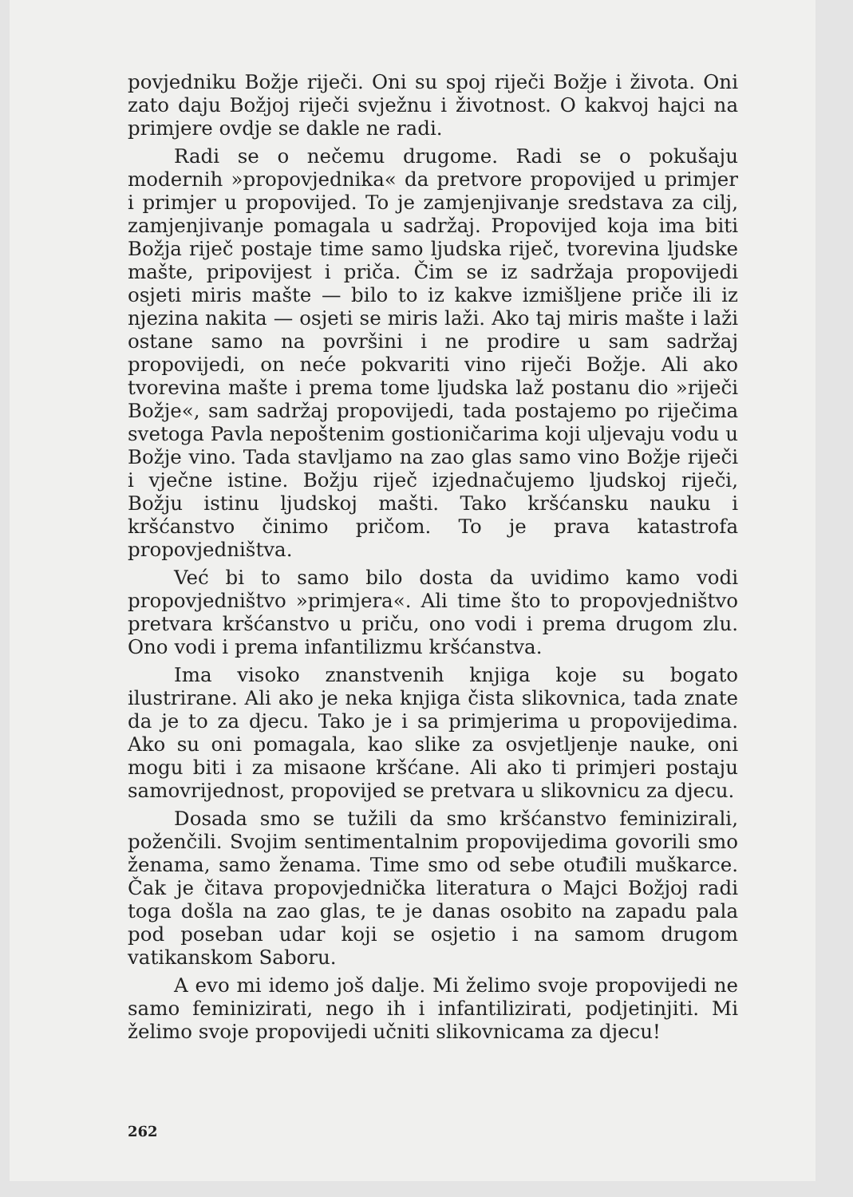povjedniku Božje riječi. Oni su spoj riječi Božje i života. Oni zato daju Božjoj riječi svježnu i životnost. O kakvoj hajci na primjere ovdje se dakle ne radi.
Radi se o nečemu drugome. Radi se o pokušaju modernih »propovjednika« da pretvore propovijed u primjer i primjer u propovijed. To je zamjenjivanje sredstava za cilj, zamjenjivanje pomagala u sadržaj. Propovijed koja ima biti Božja riječ postaje time samo ljudska riječ, tvorevina ljudske mašte, pripovijest i priča. Čim se iz sadržaja propovijedi osjeti miris mašte — bilo to iz kakve izmišljene priče ili iz njezina nakita — osjeti se miris laži. Ako taj miris mašte i laži ostane samo na površini i ne prodire u sam sadržaj propovijedi, on neće pokvariti vino riječi Božje. Ali ako tvorevina mašte i prema tome ljudska laž postanu dio »riječi Božje«, sam sadržaj propovijedi, tada postajemo po riječima svetoga Pavla nepoštenim gostioničarima koji uljevaju vodu u Božje vino. Tada stavljamo na zao glas samo vino Božje riječi i vječne istine. Božju riječ izjednačujemo ljudskoj riječi, Božju istinu ljudskoj mašti. Tako kršćansku nauku i kršćanstvo činimo pričom. To je prava katastrofa propovjedništva.
Već bi to samo bilo dosta da uvidimo kamo vodi propovjedništvo »primjera«. Ali time što to propovjedništvo pretvara kršćanstvo u priču, ono vodi i prema drugom zlu. Ono vodi i prema infantilizmu kršćanstva.
Ima visoko znanstvenih knjiga koje su bogato ilustrirane. Ali ako je neka knjiga čista slikovnica, tada znate da je to za djecu. Tako je i sa primjerima u propovijedima. Ako su oni pomagala, kao slike za osvjetljenje nauke, oni mogu biti i za misaone kršćane. Ali ako ti primjeri postaju samovrijednost, propovijed se pretvara u slikovnicu za djecu.
Dosada smo se tužili da smo kršćanstvo feminizirali, poženčili. Svojim sentimentalnim propovijedima govorili smo ženama, samo ženama. Time smo od sebe otuđili muškarce. Čak je čitava propovjednička literatura o Majci Božjoj radi toga došla na zao glas, te je danas osobito na zapadu pala pod poseban udar koji se osjetio i na samom drugom vatikanskom Saboru.
A evo mi idemo još dalje. Mi želimo svoje propovijedi ne samo feminizirati, nego ih i infantilizirati, podjetinjiti. Mi želimo svoje propovijedi učniti slikovnicama za djecu!
262